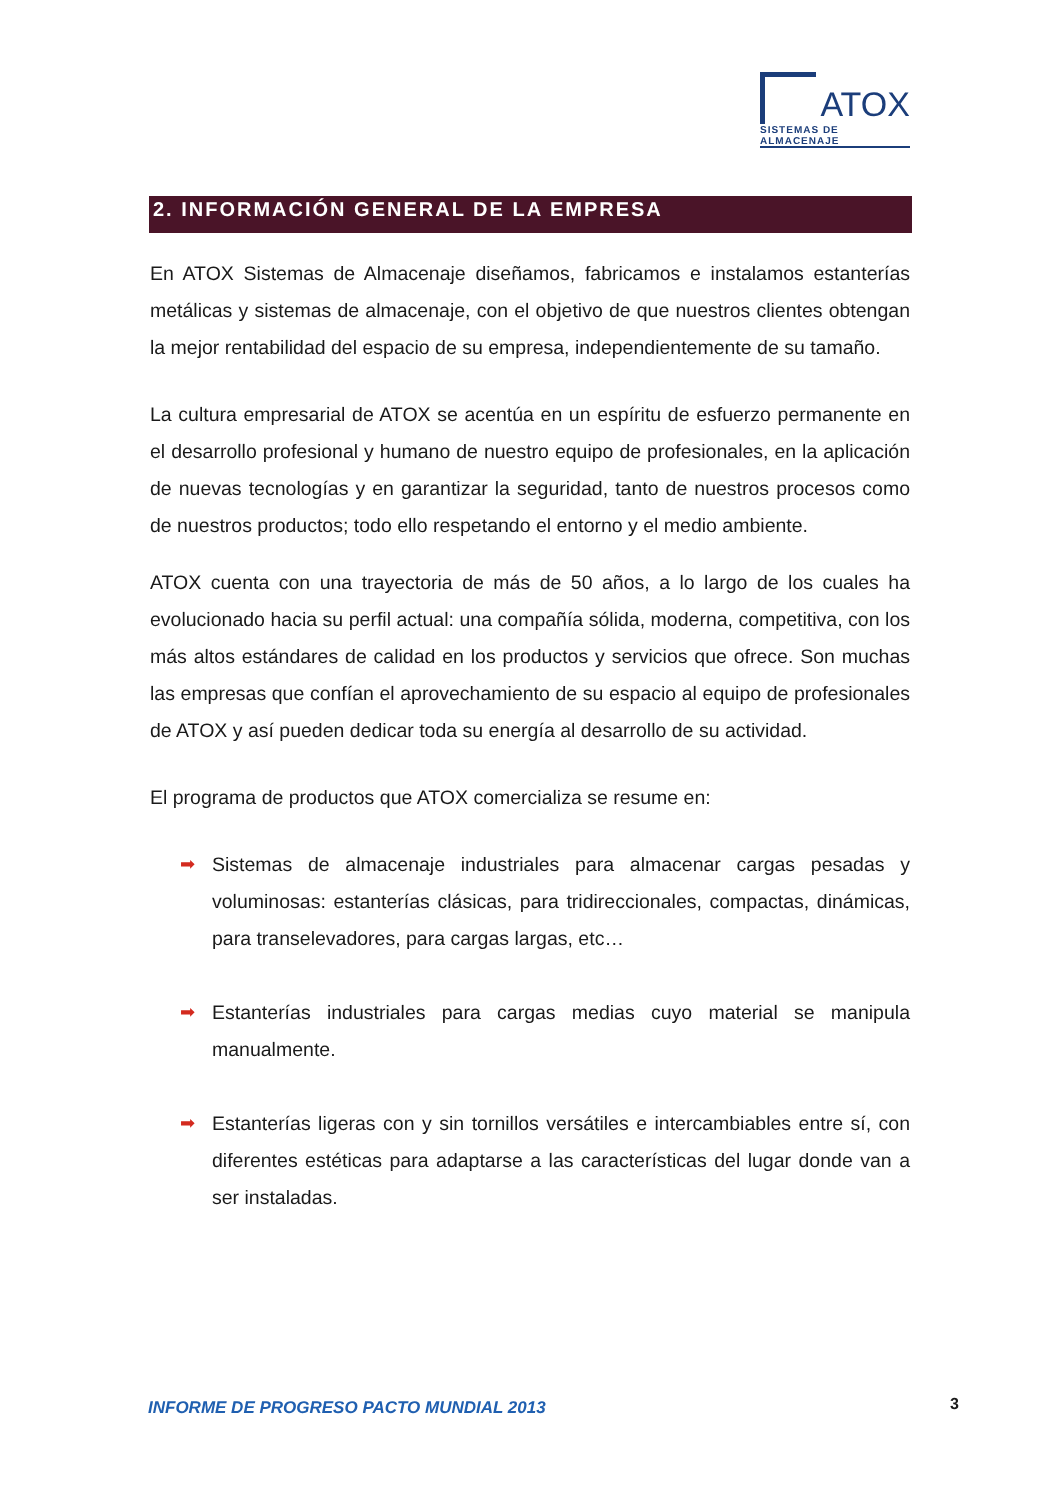ATOX
SISTEMAS DE ALMACENAJE
2. INFORMACIÓN GENERAL DE LA EMPRESA
En ATOX Sistemas de Almacenaje diseñamos, fabricamos e instalamos estanterías metálicas y sistemas de almacenaje, con el objetivo de que nuestros clientes obtengan la mejor rentabilidad del espacio de su empresa, independientemente de su tamaño.
La cultura empresarial de ATOX se acentúa en un espíritu de esfuerzo permanente en el desarrollo profesional y humano de nuestro equipo de profesionales, en la aplicación de nuevas tecnologías y en garantizar la seguridad, tanto de nuestros procesos como de nuestros productos; todo ello respetando el entorno y el medio ambiente.
ATOX cuenta con una trayectoria de más de 50 años, a lo largo de los cuales ha evolucionado hacia su perfil actual: una compañía sólida, moderna, competitiva, con los más altos estándares de calidad en los productos y servicios que ofrece. Son muchas las empresas que confían el aprovechamiento de su espacio al equipo de profesionales de ATOX y así pueden dedicar toda su energía al desarrollo de su actividad.
El programa de productos que ATOX comercializa se resume en:
➡ Sistemas de almacenaje industriales para almacenar cargas pesadas y voluminosas: estanterías clásicas, para tridireccionales, compactas, dinámicas, para transelevadores, para cargas largas, etc…
➡ Estanterías industriales para cargas medias cuyo material se manipula manualmente.
➡ Estanterías ligeras con y sin tornillos versátiles e intercambiables entre sí, con diferentes estéticas para adaptarse a las características del lugar donde van a ser instaladas.
INFORME DE PROGRESO PACTO MUNDIAL 2013
3